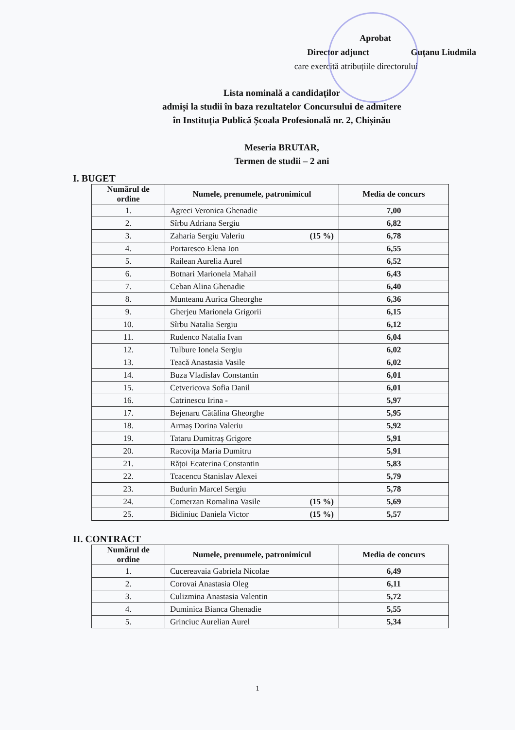Aprobat
Director adjunct Guțanu Liudmila
care exercită atribuțiile directorului
Lista nominală a candidaților
admiși la studii în baza rezultatelor Concursului de admitere
în Instituția Publică Școala Profesională nr. 2, Chișinău
Meseria BRUTAR,
Termen de studii – 2 ani
I. BUGET
| Numărul de ordine | Numele, prenumele, patronimicul | Media de concurs |
| --- | --- | --- |
| 1. | Agreci Veronica Ghenadie | 7,00 |
| 2. | Sîrbu Adriana Sergiu | 6,82 |
| 3. | Zaharia Sergiu Valeriu (15 %) | 6,78 |
| 4. | Portaresco Elena Ion | 6,55 |
| 5. | Railean Aurelia Aurel | 6,52 |
| 6. | Botnari Marionela Mahail | 6,43 |
| 7. | Ceban Alina Ghenadie | 6,40 |
| 8. | Munteanu Aurica Gheorghe | 6,36 |
| 9. | Gherjeu Marionela Grigorii | 6,15 |
| 10. | Sîrbu Natalia Sergiu | 6,12 |
| 11. | Rudenco Natalia Ivan | 6,04 |
| 12. | Tulbure Ionela Sergiu | 6,02 |
| 13. | Teacă Anastasia Vasile | 6,02 |
| 14. | Buza Vladislav Constantin | 6,01 |
| 15. | Cetvericova Sofia Danil | 6,01 |
| 16. | Catrinescu Irina - | 5,97 |
| 17. | Bejenaru Cătălina Gheorghe | 5,95 |
| 18. | Armaș Dorina Valeriu | 5,92 |
| 19. | Tataru Dumitraș Grigore | 5,91 |
| 20. | Racovița Maria Dumitru | 5,91 |
| 21. | Rățoi Ecaterina Constantin | 5,83 |
| 22. | Tcacencu Stanislav Alexei | 5,79 |
| 23. | Budurin Marcel Sergiu | 5,78 |
| 24. | Comerzan Romalina Vasile (15 %) | 5,69 |
| 25. | Bidiniuc Daniela Victor (15 %) | 5,57 |
II. CONTRACT
| Numărul de ordine | Numele, prenumele, patronimicul | Media de concurs |
| --- | --- | --- |
| 1. | Cucereavaia Gabriela Nicolae | 6,49 |
| 2. | Corovai Anastasia Oleg | 6,11 |
| 3. | Culizmina Anastasia Valentin | 5,72 |
| 4. | Duminica Bianca Ghenadie | 5,55 |
| 5. | Grinciuc Aurelian Aurel | 5,34 |
1